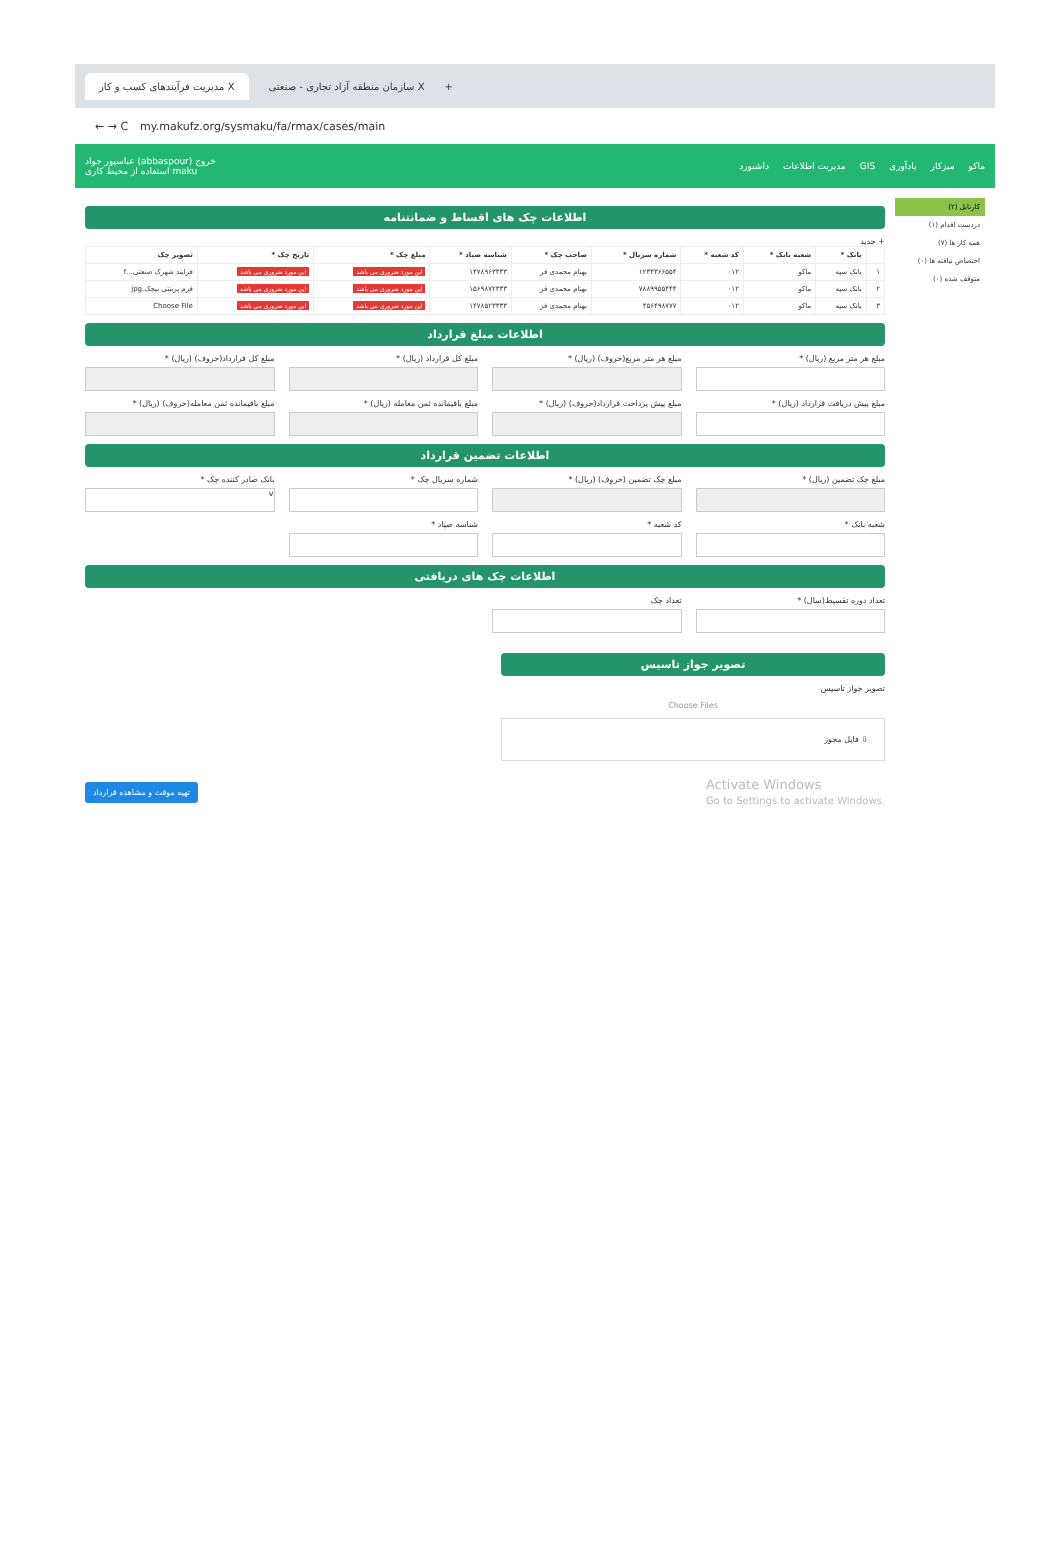مدیریت فرآیندهای کسب و کار X سازمان منطقه آزاد تجاری - صنعتی X +
← → C my.makufz.org/sysmaku/fa/rmax/cases/main
عباسپور جواد (abbaspour) خروج
استفاده از محیط کاری maku
ماکو میزکار یادآوری GIS مدیریت اطلاعات داشبورد
اطلاعات چک های اقساط و ضمانتنامه
+ جدید
| | بانک * | شعبه بانک * | کد شعبه * | شماره سریال * | صاحب چک * | شناسه صیاد * | مبلغ چک * | تاریخ چک * | تصویر چک |
| --- | --- | --- | --- | --- | --- | --- | --- | --- | --- |
| ۱ | بانک سپه | ماکو | ۰۱۲ | ۱۲۳۴۳۶۶۵۵۴ | بهنام محمدی فر | ۱۴۷۸۹۶۳۳۳۳ | این مورد ضروری می باشد | این مورد ضروری می باشد | فرایند شهرک صنعتی...f |
| ۲ | بانک سپه | ماکو | ۰۱۲ | ۷۸۸۹۹۵۵۴۴۴ | بهنام محمدی فر | ۱۵۶۹۸۷۲۳۳۳ | این مورد ضروری می باشد | این مورد ضروری می باشد | فرم پرینتی بیجک.jpg |
| ۳ | بانک سپه | ماکو | ۰۱۲ | ۴۵۶۴۹۸۷۷۷ | بهنام محمدی فر | ۱۴۷۸۵۲۳۳۳۳ | این مورد ضروری می باشد | این مورد ضروری می باشد | Choose File |
اطلاعات مبلغ قرارداد
مبلغ هر متر مربع (ریال) *
مبلغ هر متر مربع(حروف) (ریال) *
مبلغ کل قرارداد (ریال) *
مبلغ کل قرارداد(حروف) (ریال) *
مبلغ پیش دریافت قرارداد (ریال) *
مبلغ پیش پرداخت قرارداد(حروف) (ریال) *
مبلغ باقیمانده ثمن معامله (ریال) *
مبلغ باقیمانده ثمن معامله(حروف) (ریال) *
اطلاعات تضمین قرارداد
مبلغ چک تضمین (ریال) *
مبلغ چک تضمین (حروف) (ریال) *
شماره سریال چک *
بانک صادر کننده چک *
v
شعبه بانک *
کد شعبه *
شناسه صیاد *
اطلاعات چک های دریافتی
تعداد دوره تقسیط(سال) *
تعداد چک
تصویر جواز تاسیس
تصویر جواز تاسیس
Choose Files
⇩ فایل مجوز
Activate Windows
Go to Settings to activate Windows.
تهیه موقت و مشاهده قرارداد
کارتابل (۲)
دردست اقدام (۱)
همه کار ها (۷)
اختصاص نیافته ها (۰)
متوقف شده (۰)